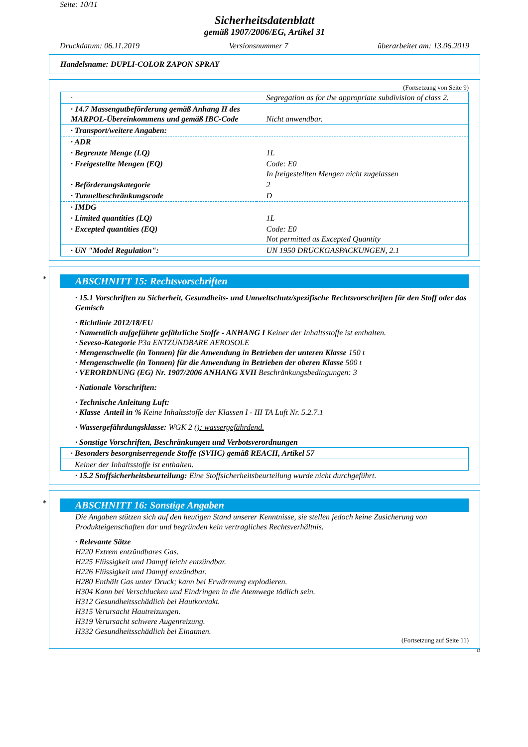Seite: 10/11
Sicherheitsdatenblatt
gemäß 1907/2006/EG, Artikel 31
Druckdatum: 06.11.2019 Versionsnummer 7 überarbeitet am: 13.06.2019
Handelsname: DUPLI-COLOR ZAPON SPRAY
(Fortsetzung von Seite 9)
| · | Segregation as for the appropriate subdivision of class 2. |
| · 14.7 Massengutbeförderung gemäß Anhang II des MARPOL-Übereinkommens und gemäß IBC-Code | Nicht anwendbar. |
| · Transport/weitere Angaben: | |
| · ADR | |
| · Begrenzte Menge (LQ) | 1L |
| · Freigestellte Mengen (EQ) | Code: E0 In freigestellten Mengen nicht zugelassen |
| · Beförderungskategorie | 2 |
| · Tunnelbeschränkungscode | D |
| · IMDG | |
| · Limited quantities (LQ) | 1L |
| · Excepted quantities (EQ) | Code: E0 Not permitted as Excepted Quantity |
| · UN "Model Regulation": | UN 1950 DRUCKGASPACKUNGEN, 2.1 |
*
ABSCHNITT 15: Rechtsvorschriften
· 15.1 Vorschriften zu Sicherheit, Gesundheits- und Umweltschutz/spezifische Rechtsvorschriften für den Stoff oder das Gemisch
· Richtlinie 2012/18/EU
· Namentlich aufgeführte gefährliche Stoffe - ANHANG I Keiner der Inhaltsstoffe ist enthalten.
· Seveso-Kategorie P3a ENTZÜNDBARE AEROSOLE
· Mengenschwelle (in Tonnen) für die Anwendung in Betrieben der unteren Klasse 150 t
· Mengenschwelle (in Tonnen) für die Anwendung in Betrieben der oberen Klasse 500 t
· VERORDNUNG (EG) Nr. 1907/2006 ANHANG XVII Beschränkungsbedingungen: 3
· Nationale Vorschriften:
· Technische Anleitung Luft:
· Klasse Anteil in % Keine Inhaltsstoffe der Klassen I - III TA Luft Nr. 5.2.7.1
· Wassergefährdungsklasse: WGK 2 (): wassergefährdend.
· Sonstige Vorschriften, Beschränkungen und Verbotsverordnungen
| · Besonders besorgniserregende Stoffe (SVHC) gemäß REACH, Artikel 57 |
| Keiner der Inhaltsstoffe ist enthalten. |
· 15.2 Stoffsicherheitsbeurteilung: Eine Stoffsicherheitsbeurteilung wurde nicht durchgeführt.
*
ABSCHNITT 16: Sonstige Angaben
Die Angaben stützen sich auf den heutigen Stand unserer Kenntnisse, sie stellen jedoch keine Zusicherung von Produkteigenschaften dar und begründen kein vertragliches Rechtsverhältnis.
· Relevante Sätze
H220 Extrem entzündbares Gas.
H225 Flüssigkeit und Dampf leicht entzündbar.
H226 Flüssigkeit und Dampf entzündbar.
H280 Enthält Gas unter Druck; kann bei Erwärmung explodieren.
H304 Kann bei Verschlucken und Eindringen in die Atemwege tödlich sein.
H312 Gesundheitsschädlich bei Hautkontakt.
H315 Verursacht Hautreizungen.
H319 Verursacht schwere Augenreizung.
H332 Gesundheitsschädlich bei Einatmen.
(Fortsetzung auf Seite 11)
D